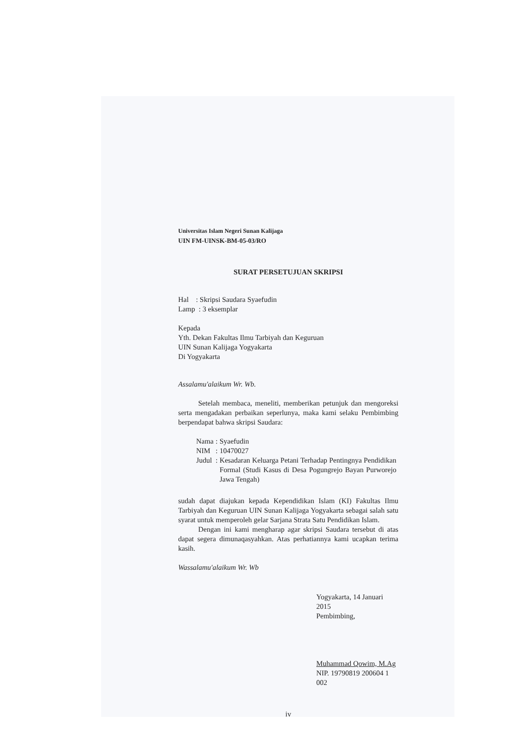Universitas Islam Negeri Sunan Kalijaga
UIN FM-UINSK-BM-05-03/RO
SURAT PERSETUJUAN SKRIPSI
Hal : Skripsi Saudara Syaefudin
Lamp : 3 eksemplar
Kepada
Yth. Dekan Fakultas Ilmu Tarbiyah dan Keguruan
UIN Sunan Kalijaga Yogyakarta
Di Yogyakarta
Assalamu'alaikum Wr. Wb.
Setelah membaca, meneliti, memberikan petunjuk dan mengoreksi serta mengadakan perbaikan seperlunya, maka kami selaku Pembimbing berpendapat bahwa skripsi Saudara:
| Nama | : | Syaefudin |
| NIM | : | 10470027 |
| Judul | : | Kesadaran Keluarga Petani Terhadap Pentingnya Pendidikan Formal (Studi Kasus di Desa Pogungrejo Bayan Purworejo Jawa Tengah) |
sudah dapat diajukan kepada Kependidikan Islam (KI) Fakultas Ilmu Tarbiyah dan Keguruan UIN Sunan Kalijaga Yogyakarta sebagai salah satu syarat untuk memperoleh gelar Sarjana Strata Satu Pendidikan Islam.
Dengan ini kami mengharap agar skripsi Saudara tersebut di atas dapat segera dimunaqasyahkan. Atas perhatiannya kami ucapkan terima kasih.
Wassalamu'alaikum Wr. Wb
Yogyakarta, 14 Januari 2015
Pembimbing,
Muhammad Qowim, M.Ag
NIP. 19790819 200604 1 002
iv